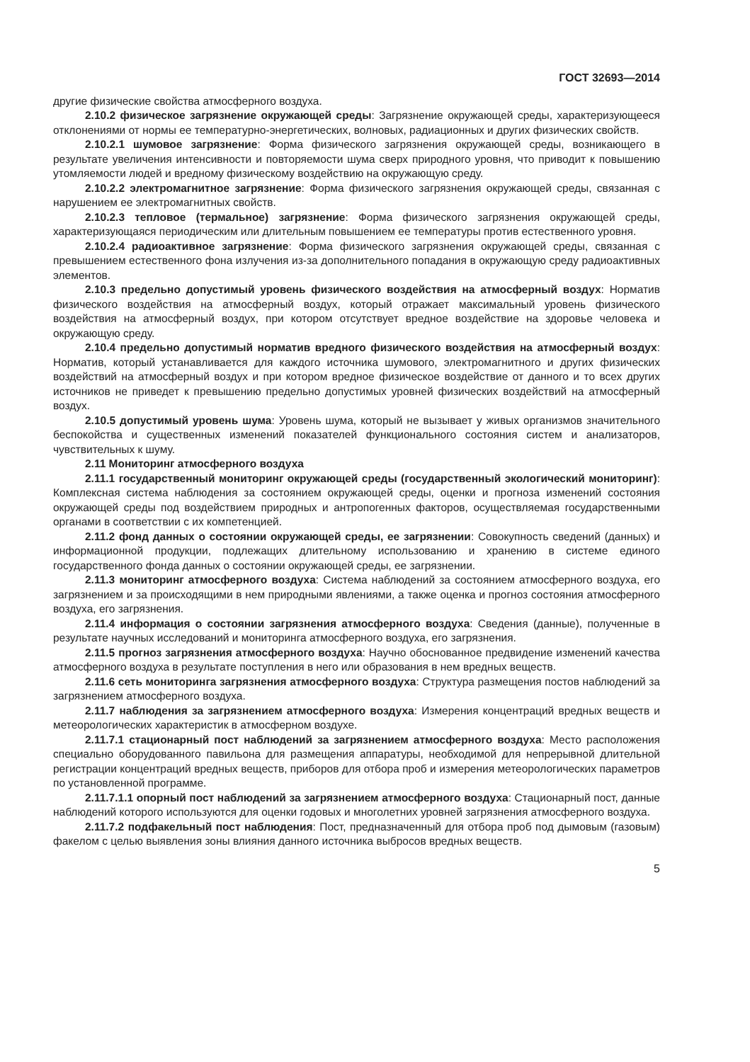ГОСТ 32693—2014
другие физические свойства атмосферного воздуха.
2.10.2 физическое загрязнение окружающей среды: Загрязнение окружающей среды, характеризующееся отклонениями от нормы ее температурно-энергетических, волновых, радиационных и других физических свойств.
2.10.2.1 шумовое загрязнение: Форма физического загрязнения окружающей среды, возникающего в результате увеличения интенсивности и повторяемости шума сверх природного уровня, что приводит к повышению утомляемости людей и вредному физическому воздействию на окружающую среду.
2.10.2.2 электромагнитное загрязнение: Форма физического загрязнения окружающей среды, связанная с нарушением ее электромагнитных свойств.
2.10.2.3 тепловое (термальное) загрязнение: Форма физического загрязнения окружающей среды, характеризующаяся периодическим или длительным повышением ее температуры против естественного уровня.
2.10.2.4 радиоактивное загрязнение: Форма физического загрязнения окружающей среды, связанная с превышением естественного фона излучения из-за дополнительного попадания в окружающую среду радиоактивных элементов.
2.10.3 предельно допустимый уровень физического воздействия на атмосферный воздух: Норматив физического воздействия на атмосферный воздух, который отражает максимальный уровень физического воздействия на атмосферный воздух, при котором отсутствует вредное воздействие на здоровье человека и окружающую среду.
2.10.4 предельно допустимый норматив вредного физического воздействия на атмосферный воздух: Норматив, который устанавливается для каждого источника шумового, электромагнитного и других физических воздействий на атмосферный воздух и при котором вредное физическое воздействие от данного и то всех других источников не приведет к превышению предельно допустимых уровней физических воздействий на атмосферный воздух.
2.10.5 допустимый уровень шума: Уровень шума, который не вызывает у живых организмов значительного беспокойства и существенных изменений показателей функционального состояния систем и анализаторов, чувствительных к шуму.
2.11 Мониторинг атмосферного воздуха
2.11.1 государственный мониторинг окружающей среды (государственный экологический мониторинг): Комплексная система наблюдения за состоянием окружающей среды, оценки и прогноза изменений состояния окружающей среды под воздействием природных и антропогенных факторов, осуществляемая государственными органами в соответствии с их компетенцией.
2.11.2 фонд данных о состоянии окружающей среды, ее загрязнении: Совокупность сведений (данных) и информационной продукции, подлежащих длительному использованию и хранению в системе единого государственного фонда данных о состоянии окружающей среды, ее загрязнении.
2.11.3 мониторинг атмосферного воздуха: Система наблюдений за состоянием атмосферного воздуха, его загрязнением и за происходящими в нем природными явлениями, а также оценка и прогноз состояния атмосферного воздуха, его загрязнения.
2.11.4 информация о состоянии загрязнения атмосферного воздуха: Сведения (данные), полученные в результате научных исследований и мониторинга атмосферного воздуха, его загрязнения.
2.11.5 прогноз загрязнения атмосферного воздуха: Научно обоснованное предвидение изменений качества атмосферного воздуха в результате поступления в него или образования в нем вредных веществ.
2.11.6 сеть мониторинга загрязнения атмосферного воздуха: Структура размещения постов наблюдений за загрязнением атмосферного воздуха.
2.11.7 наблюдения за загрязнением атмосферного воздуха: Измерения концентраций вредных веществ и метеорологических характеристик в атмосферном воздухе.
2.11.7.1 стационарный пост наблюдений за загрязнением атмосферного воздуха: Место расположения специально оборудованного павильона для размещения аппаратуры, необходимой для непрерывной длительной регистрации концентраций вредных веществ, приборов для отбора проб и измерения метеорологических параметров по установленной программе.
2.11.7.1.1 опорный пост наблюдений за загрязнением атмосферного воздуха: Стационарный пост, данные наблюдений которого используются для оценки годовых и многолетних уровней загрязнения атмосферного воздуха.
2.11.7.2 подфакельный пост наблюдения: Пост, предназначенный для отбора проб под дымовым (газовым) факелом с целью выявления зоны влияния данного источника выбросов вредных веществ.
5